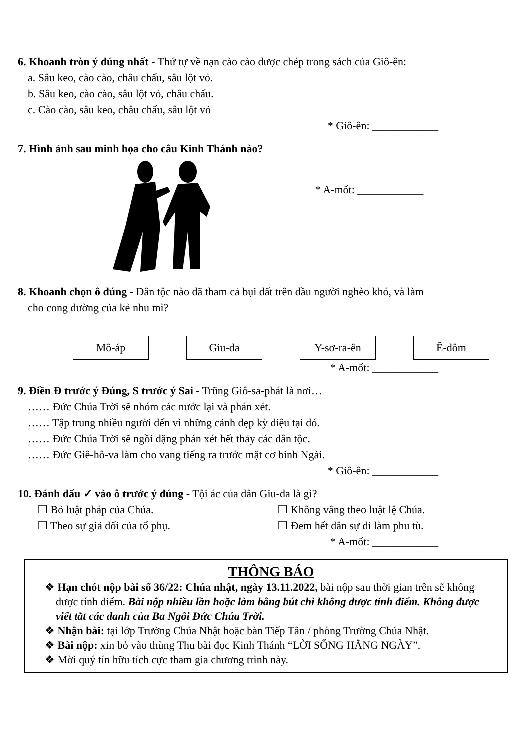6. Khoanh tròn ý đúng nhất - Thứ tự về nạn cào cào được chép trong sách của Giô-ên:
a. Sâu keo, cào cào, châu chấu, sâu lột vỏ.
b. Sâu keo, cào cào, sâu lột vỏ, châu chấu.
c. Cào cào, sâu keo, châu chấu, sâu lột vỏ
* Giô-ên: ____________
7. Hình ảnh sau minh họa cho câu Kinh Thánh nào?
* A-mốt: ____________
8. Khoanh chọn ô đúng - Dân tộc nào đã tham cả bụi đất trên đầu người nghèo khó, và làm
cho cong đường của kẻ nhu mì?
Mô-áp Giu-đa Y-sơ-ra-ên Ê-đôm
* A-mốt: ____________
9. Điền Đ trước ý Đúng, S trước ý Sai - Trũng Giô-sa-phát là nơi…
…… Đức Chúa Trời sẽ nhóm các nước lại và phán xét.
…… Tập trung nhiều người đến vì những cảnh đẹp kỳ diệu tại đó.
…… Đức Chúa Trời sẽ ngồi đặng phán xét hết thảy các dân tộc.
…… Đức Giê-hô-va làm cho vang tiếng ra trước mặt cơ binh Ngài.
* Giô-ên: ____________
10. Đánh dấu ✓ vào ô trước ý đúng - Tội ác của dân Giu-đa là gì?
❒ Bỏ luật pháp của Chúa. ❒ Không vâng theo luật lệ Chúa. ❒ Theo sự giả dối của tổ phụ. ❒ Đem hết dân sự đi làm phu tù.
* A-mốt: ____________
THÔNG BÁO
❖ Hạn chót nộp bài số 36/22: Chúa nhật, ngày 13.11.2022, bài nộp sau thời gian trên sẽ không được tính điểm. Bài nộp nhiều lần hoặc làm bằng bút chì không được tính điểm. Không được viết tắt các danh của Ba Ngôi Đức Chúa Trời.
❖ Nhận bài: tại lớp Trường Chúa Nhật hoặc bàn Tiếp Tân / phòng Trường Chúa Nhật.
❖ Bài nộp: xin bỏ vào thùng Thu bài đọc Kinh Thánh “LỜI SỐNG HẰNG NGÀY”.
❖ Mời quý tín hữu tích cực tham gia chương trình này.